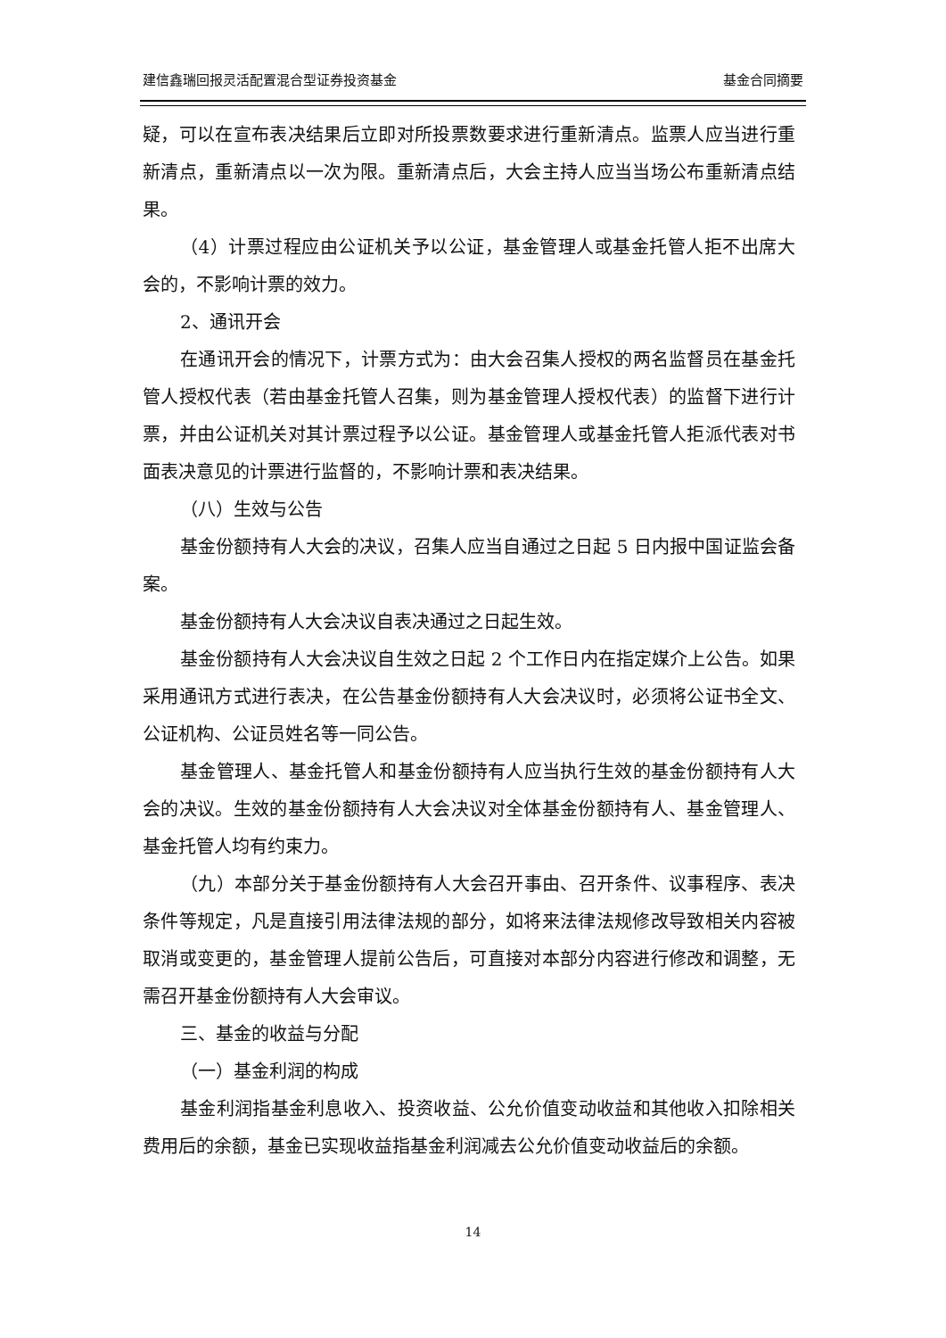建信鑫瑞回报灵活配置混合型证券投资基金 基金合同摘要
疑，可以在宣布表决结果后立即对所投票数要求进行重新清点。监票人应当进行重新清点，重新清点以一次为限。重新清点后，大会主持人应当当场公布重新清点结果。
（4）计票过程应由公证机关予以公证，基金管理人或基金托管人拒不出席大会的，不影响计票的效力。
2、通讯开会
在通讯开会的情况下，计票方式为：由大会召集人授权的两名监督员在基金托管人授权代表（若由基金托管人召集，则为基金管理人授权代表）的监督下进行计票，并由公证机关对其计票过程予以公证。基金管理人或基金托管人拒派代表对书面表决意见的计票进行监督的，不影响计票和表决结果。
（八）生效与公告
基金份额持有人大会的决议，召集人应当自通过之日起 5 日内报中国证监会备案。
基金份额持有人大会决议自表决通过之日起生效。
基金份额持有人大会决议自生效之日起 2 个工作日内在指定媒介上公告。如果采用通讯方式进行表决，在公告基金份额持有人大会决议时，必须将公证书全文、公证机构、公证员姓名等一同公告。
基金管理人、基金托管人和基金份额持有人应当执行生效的基金份额持有人大会的决议。生效的基金份额持有人大会决议对全体基金份额持有人、基金管理人、基金托管人均有约束力。
（九）本部分关于基金份额持有人大会召开事由、召开条件、议事程序、表决条件等规定，凡是直接引用法律法规的部分，如将来法律法规修改导致相关内容被取消或变更的，基金管理人提前公告后，可直接对本部分内容进行修改和调整，无需召开基金份额持有人大会审议。
三、基金的收益与分配
（一）基金利润的构成
基金利润指基金利息收入、投资收益、公允价值变动收益和其他收入扣除相关费用后的余额，基金已实现收益指基金利润减去公允价值变动收益后的余额。
14